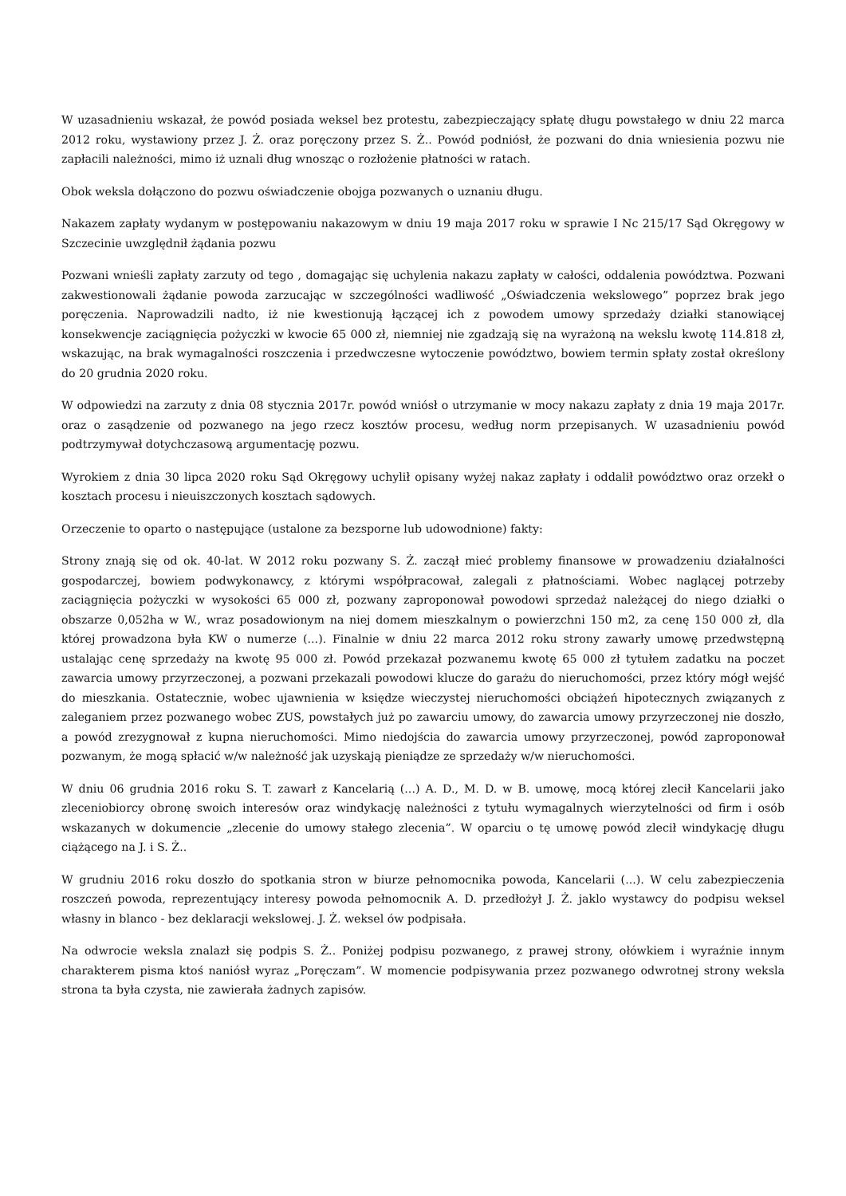W uzasadnieniu wskazał, że powód posiada weksel bez protestu, zabezpieczający spłatę długu powstałego w dniu 22 marca 2012 roku, wystawiony przez J. Ż. oraz poręczony przez S. Ż.. Powód podniósł, że pozwani do dnia wniesienia pozwu nie zapłacili należności, mimo iż uznali dług wnosząc o rozłożenie płatności w ratach.
Obok weksla dołączono do pozwu oświadczenie obojga pozwanych o uznaniu długu.
Nakazem zapłaty wydanym w postępowaniu nakazowym w dniu 19 maja 2017 roku w sprawie I Nc 215/17 Sąd Okręgowy w Szczecinie uwzględnił żądania pozwu
Pozwani wnieśli zapłaty zarzuty od tego , domagając się uchylenia nakazu zapłaty w całości, oddalenia powództwa. Pozwani zakwestionowali żądanie powoda zarzucając w szczególności wadliwość „Oświadczenia wekslowego” poprzez brak jego poręczenia. Naprowadzili nadto, iż nie kwestionują łączącej ich z powodem umowy sprzedaży działki stanowiącej konsekwencje zaciągnięcia pożyczki w kwocie 65 000 zł, niemniej nie zgadzają się na wyrażoną na wekslu kwotę 114.818 zł, wskazując, na brak wymagalności roszczenia i przedwczesne wytoczenie powództwo, bowiem termin spłaty został określony do 20 grudnia 2020 roku.
W odpowiedzi na zarzuty z dnia 08 stycznia 2017r. powód wniósł o utrzymanie w mocy nakazu zapłaty z dnia 19 maja 2017r. oraz o zasądzenie od pozwanego na jego rzecz kosztów procesu, według norm przepisanych. W uzasadnieniu powód podtrzymywał dotychczasową argumentację pozwu.
Wyrokiem z dnia 30 lipca 2020 roku Sąd Okręgowy uchylił opisany wyżej nakaz zapłaty i oddalił powództwo oraz orzekł o kosztach procesu i nieuiszczonych kosztach sądowych.
Orzeczenie to oparto o następujące (ustalone za bezsporne lub udowodnione) fakty:
Strony znają się od ok. 40-lat. W 2012 roku pozwany S. Ż. zaczął mieć problemy finansowe w prowadzeniu działalności gospodarczej, bowiem podwykonawcy, z którymi współpracował, zalegali z płatnościami. Wobec naglącej potrzeby zaciągnięcia pożyczki w wysokości 65 000 zł, pozwany zaproponował powodowi sprzedaż należącej do niego działki o obszarze 0,052ha w W., wraz posadowionym na niej domem mieszkalnym o powierzchni 150 m2, za cenę 150 000 zł, dla której prowadzona była KW o numerze (...). Finalnie w dniu 22 marca 2012 roku strony zawarły umowę przedwstępną ustalając cenę sprzedaży na kwotę 95 000 zł. Powód przekazał pozwanemu kwotę 65 000 zł tytułem zadatku na poczet zawarcia umowy przyrzeczonej, a pozwani przekazali powodowi klucze do garażu do nieruchomości, przez który mógł wejść do mieszkania. Ostatecznie, wobec ujawnienia w księdze wieczystej nieruchomości obciążeń hipotecznych związanych z zaleganiem przez pozwanego wobec ZUS, powstałych już po zawarciu umowy, do zawarcia umowy przyrzeczonej nie doszło, a powód zrezygnował z kupna nieruchomości. Mimo niedojścia do zawarcia umowy przyrzeczonej, powód zaproponował pozwanym, że mogą spłacić w/w należność jak uzyskają pieniądze ze sprzedaży w/w nieruchomości.
W dniu 06 grudnia 2016 roku S. T. zawarł z Kancelarią (...) A. D., M. D. w B. umowę, mocą której zlecił Kancelarii jako zleceniobiorcy obronę swoich interesów oraz windykację należności z tytułu wymagalnych wierzytelności od firm i osób wskazanych w dokumencie „zlecenie do umowy stałego zlecenia”. W oparciu o tę umowę powód zlecił windykację długu ciążącego na J. i S. Ż..
W grudniu 2016 roku doszło do spotkania stron w biurze pełnomocnika powoda, Kancelarii (...). W celu zabezpieczenia roszczeń powoda, reprezentujący interesy powoda pełnomocnik A. D. przedłożył J. Ż. jaklo wystawcy do podpisu weksel własny in blanco - bez deklaracji wekslowej. J. Ż. weksel ów podpisała.
Na odwrocie weksla znalazł się podpis S. Ż.. Poniżej podpisu pozwanego, z prawej strony, ołówkiem i wyraźnie innym charakterem pisma ktoś naniósł wyraz „Poręczam”. W momencie podpisywania przez pozwanego odwrotnej strony weksla strona ta była czysta, nie zawierała żadnych zapisów.